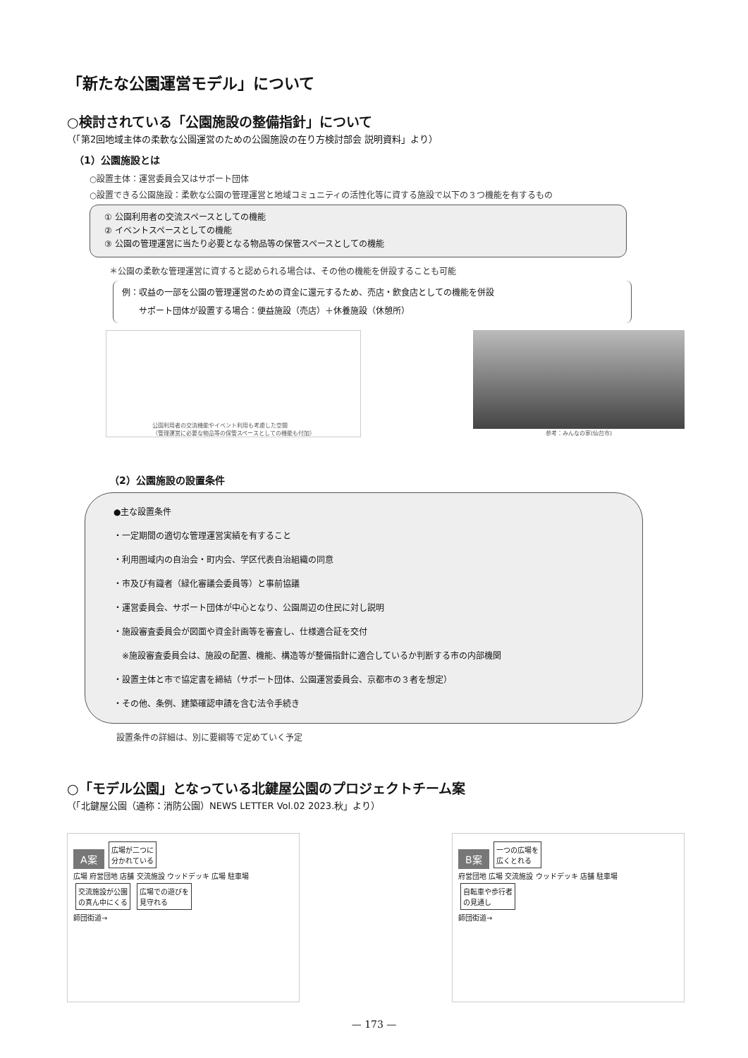「新たな公園運営モデル」について
○検討されている「公園施設の整備指針」について
（「第2回地域主体の柔軟な公園運営のための公園施設の在り方検討部会 説明資料」より）
（1）公園施設とは
○設置主体：運営委員会又はサポート団体
○設置できる公園施設：柔軟な公園の管理運営と地域コミュニティの活性化等に資する施設で以下の３つ機能を有するもの
① 公園利用者の交流スペースとしての機能
② イベントスペースとしての機能
③ 公園の管理運営に当たり必要となる物品等の保管スペースとしての機能
＊公園の柔軟な管理運営に資すると認められる場合は、その他の機能を併設することも可能
例：収益の一部を公園の管理運営のための資金に還元するため、売店・飲食店としての機能を併設
　　サポート団体が設置する場合：便益施設（売店）＋休養施設（休憩所）
公園利用者の交流機能やイベント利用も考慮した空間
（管理運営に必要な物品等の保管スペースとしての機能も付加）
参考：みんなの家(仙台市)
（2）公園施設の設置条件
●主な設置条件
・一定期間の適切な管理運営実績を有すること
・利用圏域内の自治会・町内会、学区代表自治組織の同意
・市及び有識者（緑化審議会委員等）と事前協議
・運営委員会、サポート団体が中心となり、公園周辺の住民に対し説明
・施設審査委員会が図面や資金計画等を審査し、仕様適合証を交付
　※施設審査委員会は、施設の配置、機能、構造等が整備指針に適合しているか判断する市の内部機関
・設置主体と市で協定書を締結（サポート団体、公園運営委員会、京都市の３者を想定）
・その他、条例、建築確認申請を含む法令手続き
設置条件の詳細は、別に要綱等で定めていく予定
○「モデル公園」となっている北鍵屋公園のプロジェクトチーム案
（「北鍵屋公園（通称：消防公園）NEWS LETTER Vol.02 2023.秋」より）
A案 広場が二つに
分かれている
広場 府営団地 店舗 交流施設 ウッドデッキ 広場 駐車場
交流施設が公園
の真ん中にくる 広場での遊びを
見守れる
師団街道→
B案 一つの広場を
広くとれる
府営団地 広場 交流施設 ウッドデッキ 店舗 駐車場
自転車や歩行者
の見通し
師団街道→
— 173 —